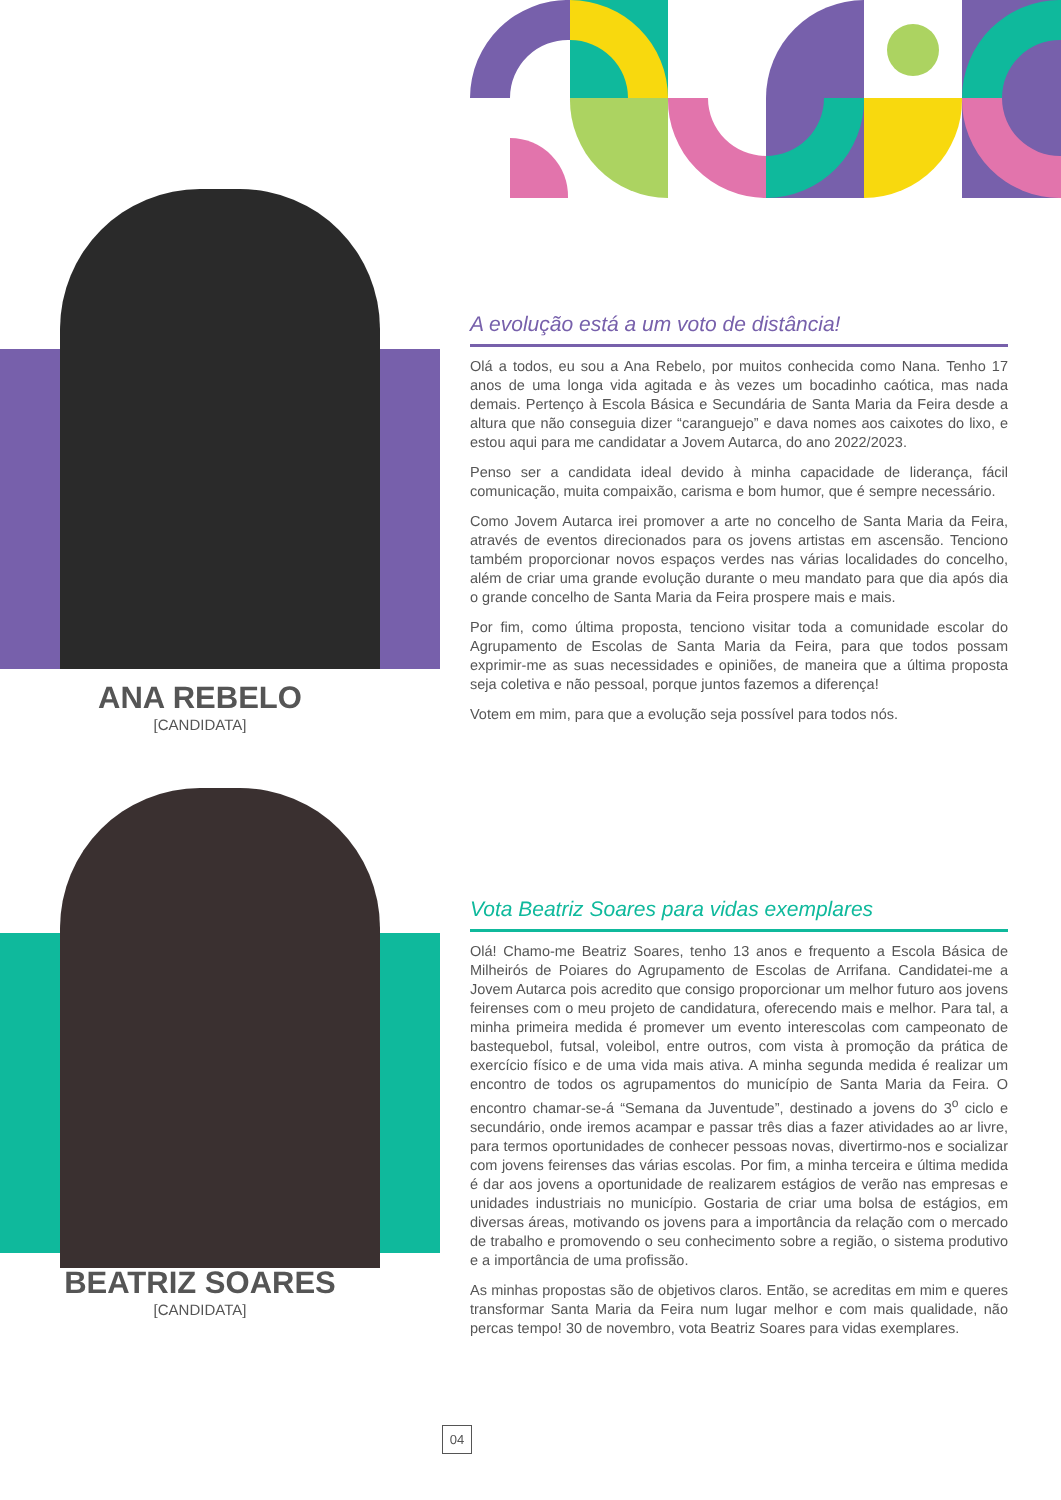ANA REBELO
[CANDIDATA]
A evolução está a um voto de distância!
Olá a todos, eu sou a Ana Rebelo, por muitos conhecida como Nana. Tenho 17 anos de uma longa vida agitada e às vezes um bocadinho caótica, mas nada demais. Pertenço à Escola Básica e Secundária de Santa Maria da Feira desde a altura que não conseguia dizer “caranguejo” e dava nomes aos caixotes do lixo, e estou aqui para me candidatar a Jovem Autarca, do ano 2022/2023.
Penso ser a candidata ideal devido à minha capacidade de liderança, fácil comunicação, muita compaixão, carisma e bom humor, que é sempre necessário.
Como Jovem Autarca irei promover a arte no concelho de Santa Maria da Feira, através de eventos direcionados para os jovens artistas em ascensão. Tenciono também proporcionar novos espaços verdes nas várias localidades do concelho, além de criar uma grande evolução durante o meu mandato para que dia após dia o grande concelho de Santa Maria da Feira prospere mais e mais.
Por fim, como última proposta, tenciono visitar toda a comunidade escolar do Agrupamento de Escolas de Santa Maria da Feira, para que todos possam exprimir-me as suas necessidades e opiniões, de maneira que a última proposta seja coletiva e não pessoal, porque juntos fazemos a diferença!
Votem em mim, para que a evolução seja possível para todos nós.
BEATRIZ SOARES
[CANDIDATA]
Vota Beatriz Soares para vidas exemplares
Olá! Chamo-me Beatriz Soares, tenho 13 anos e frequento a Escola Básica de Milheirós de Poiares do Agrupamento de Escolas de Arrifana. Candidatei-me a Jovem Autarca pois acredito que consigo proporcionar um melhor futuro aos jovens feirenses com o meu projeto de candidatura, oferecendo mais e melhor. Para tal, a minha primeira medida é promever um evento interescolas com campeonato de bastequebol, futsal, voleibol, entre outros, com vista à promoção da prática de exercício físico e de uma vida mais ativa. A minha segunda medida é realizar um encontro de todos os agrupamentos do município de Santa Maria da Feira. O encontro chamar-se-á “Semana da Juventude”, destinado a jovens do 3<sup>o</sup> ciclo e secundário, onde iremos acampar e passar três dias a fazer atividades ao ar livre, para termos oportunidades de conhecer pessoas novas, divertirmo-nos e socializar com jovens feirenses das várias escolas. Por fim, a minha terceira e última medida é dar aos jovens a oportunidade de realizarem estágios de verão nas empresas e unidades industriais no município. Gostaria de criar uma bolsa de estágios, em diversas áreas, motivando os jovens para a importância da relação com o mercado de trabalho e promovendo o seu conhecimento sobre a região, o sistema produtivo e a importância de uma profissão.
As minhas propostas são de objetivos claros. Então, se acreditas em mim e queres transformar Santa Maria da Feira num lugar melhor e com mais qualidade, não percas tempo! 30 de novembro, vota Beatriz Soares para vidas exemplares.
04